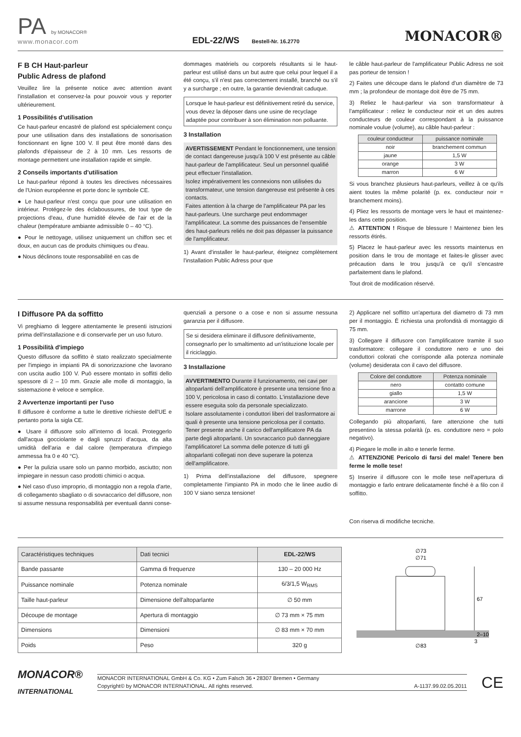PA by MONACOR®
www.monacor.com
EDL-22/WS Bestell-Nr. 16.2770
MONACOR®
F B CH Haut-parleur
Public Adress de plafond
Veuillez lire la présente notice avec attention avant l'installation et conservez-la pour pouvoir vous y reporter ultérieurement.
1 Possibilités d'utilisation
Ce haut-parleur encastré de plafond est spécialement conçu pour une utilisation dans des installations de sonorisation fonctionnant en ligne 100 V. Il peut être monté dans des plafonds d'épaisseur de 2 à 10 mm. Les ressorts de montage permettent une installation rapide et simple.
2 Conseils importants d'utilisation
Le haut-parleur répond à toutes les directives nécessaires de l'Union européenne et porte donc le symbole CE.
● Le haut-parleur n'est conçu que pour une utilisation en intérieur. Protégez-le des éclaboussures, de tout type de projections d'eau, d'une humidité élevée de l'air et de la chaleur (température ambiante admissible 0 – 40 °C).
● Pour le nettoyage, utilisez uniquement un chiffon sec et doux, en aucun cas de produits chimiques ou d'eau.
● Nous déclinons toute responsabilité en cas de
dommages matériels ou corporels résultants si le haut-parleur est utilisé dans un but autre que celui pour lequel il a été conçu, s'il n'est pas correctement installé, branché ou s'il y a surcharge ; en outre, la garantie deviendrait caduque.
Lorsque le haut-parleur est définitivement retiré du service, vous devez la déposer dans une usine de recyclage adaptée pour contribuer à son élimination non polluante.
3 Installation
AVERTISSEMENT Pendant le fonctionnement, une tension de contact dangereuse jusqu'à 100 V est présente au câble haut-parleur de l'amplificateur. Seul un personnel qualifié peut effectuer l'installation.
Isolez impérativement les connexions non utilisées du transformateur, une tension dangereuse est présente à ces contacts.
Faites attention à la charge de l'amplificateur PA par les haut-parleurs. Une surcharge peut endommager l'amplificateur. La somme des puissances de l'ensemble des haut-parleurs reliés ne doit pas dépasser la puissance de l'amplificateur.
1) Avant d'installer le haut-parleur, éteignez complètement l'installation Public Adress pour que
le câble haut-parleur de l'amplificateur Public Adress ne soit pas porteur de tension !
2) Faites une découpe dans le plafond d'un diamètre de 73 mm ; la profondeur de montage doit être de 75 mm.
3) Reliez le haut-parleur via son transformateur à l'amplificateur : reliez le conducteur noir et un des autres conducteurs de couleur correspondant à la puissance nominale voulue (volume), au câble haut-parleur :
| couleur conducteur | puissance nominale |
| --- | --- |
| noir | branchement commun |
| jaune | 1,5 W |
| orange | 3 W |
| marron | 6 W |
Si vous branchez plusieurs haut-parleurs, veillez à ce qu'ils aient toutes la même polarité (p. ex. conducteur noir = branchement moins).
4) Pliez les ressorts de montage vers le haut et maintenez-les dans cette position.
⚠ ATTENTION ! Risque de blessure ! Maintenez bien les ressorts étirés.
5) Placez le haut-parleur avec les ressorts maintenus en position dans le trou de montage et faites-le glisser avec précaution dans le trou jusqu'à ce qu'il s'encastre parfaitement dans le plafond.
Tout droit de modification réservé.
I Diffusore PA da soffitto
Vi preghiamo di leggere attentamente le presenti istruzioni prima dell'installazione e di conservarle per un uso futuro.
1 Possibilità d'impiego
Questo diffusore da soffitto è stato realizzato specialmente per l'impiego in impianti PA di sonorizzazione che lavorano con uscita audio 100 V. Può essere montato in soffitti dello spessore di 2 – 10 mm. Grazie alle molle di montaggio, la sistemazione è veloce e semplice.
2 Avvertenze importanti per l'uso
Il diffusore è conforme a tutte le direttive richieste dell'UE e pertanto porta la sigla CE.
● Usare il diffusore solo all'interno di locali. Proteggerlo dall'acqua gocciolante e dagli spruzzi d'acqua, da alta umidità dell'aria e dal calore (temperatura d'impiego ammessa fra 0 e 40 °C).
● Per la pulizia usare solo un panno morbido, asciutto; non impiegare in nessun caso prodotti chimici o acqua.
● Nel caso d'uso improprio, di montaggio non a regola d'arte, di collegamento sbagliato o di sovraccarico del diffusore, non si assume nessuna responsabilità per eventuali danni conse-
quenziali a persone o a cose e non si assume nessuna garanzia per il diffusore.
Se si desidera eliminare il diffusore definitivamente, consegnarlo per lo smaltimento ad un'istituzione locale per il riciclaggio.
3 Installazione
AVVERTIMENTO Durante il funzionamento, nei cavi per altoparlanti dell'amplificatore è presente una tensione fino a 100 V, pericolosa in caso di contatto. L'installazione deve essere eseguita solo da personale specializzato.
Isolare assolutamente i conduttori liberi del trasformatore ai quali è presente una tensione pericolosa per il contatto.
Tener presente anche il carico dell'amplificatore PA da parte degli altoparlanti. Un sovraccarico può danneggiare l'amplificatore! La somma delle potenze di tutti gli altoparlanti collegati non deve superare la potenza dell'amplificatore.
1) Prima dell'installazione del diffusore, spegnere completamente l'impianto PA in modo che le linee audio di 100 V siano senza tensione!
2) Applicare nel soffitto un'apertura del diametro di 73 mm per il montaggio. È richiesta una profondità di montaggio di 75 mm.
3) Collegare il diffusore con l'amplificatore tramite il suo trasformatore: collegare il conduttore nero e uno dei conduttori colorati che corrisponde alla potenza nominale (volume) desiderata con il cavo del diffusore.
| Colore del conduttore | Potenza nominale |
| --- | --- |
| nero | contatto comune |
| giallo | 1,5 W |
| arancione | 3 W |
| marrone | 6 W |
Collegando più altoparlanti, fare attenzione che tutti presentino la stessa polarità (p. es. conduttore nero = polo negativo).
4) Piegare le molle in alto e tenerle ferme.
⚠ ATTENZIONE Pericolo di farsi del male! Tenere ben ferme le molle tese!
5) Inserire il diffusore con le molle tese nell'apertura di montaggio e farlo entrare delicatamente finché è a filo con il soffitto.
Con riserva di modifiche tecniche.
| Caractéristiques techniques | Dati tecnici | EDL-22/WS |
| --- | --- | --- |
| Bande passante | Gamma di frequenze | 130 – 20 000 Hz |
| Puissance nominale | Potenza nominale | 6/3/1,5 W<sub>RMS</sub> |
| Taille haut-parleur | Dimensione dell'altoparlante | ∅ 50 mm |
| Découpe de montage | Apertura di montaggio | ∅ 73 mm × 75 mm |
| Dimensions | Dimensioni | ∅ 83 mm × 70 mm |
| Poids | Peso | 320 g |
∅73
∅71
67
2–10
3
∅83
MONACOR®
INTERNATIONAL
MONACOR INTERNATIONAL GmbH & Co. KG • Zum Falsch 36 • 28307 Bremen • Germany
Copyright© by MONACOR INTERNATIONAL. All rights reserved. A-1137.99.02.05.2011
CE